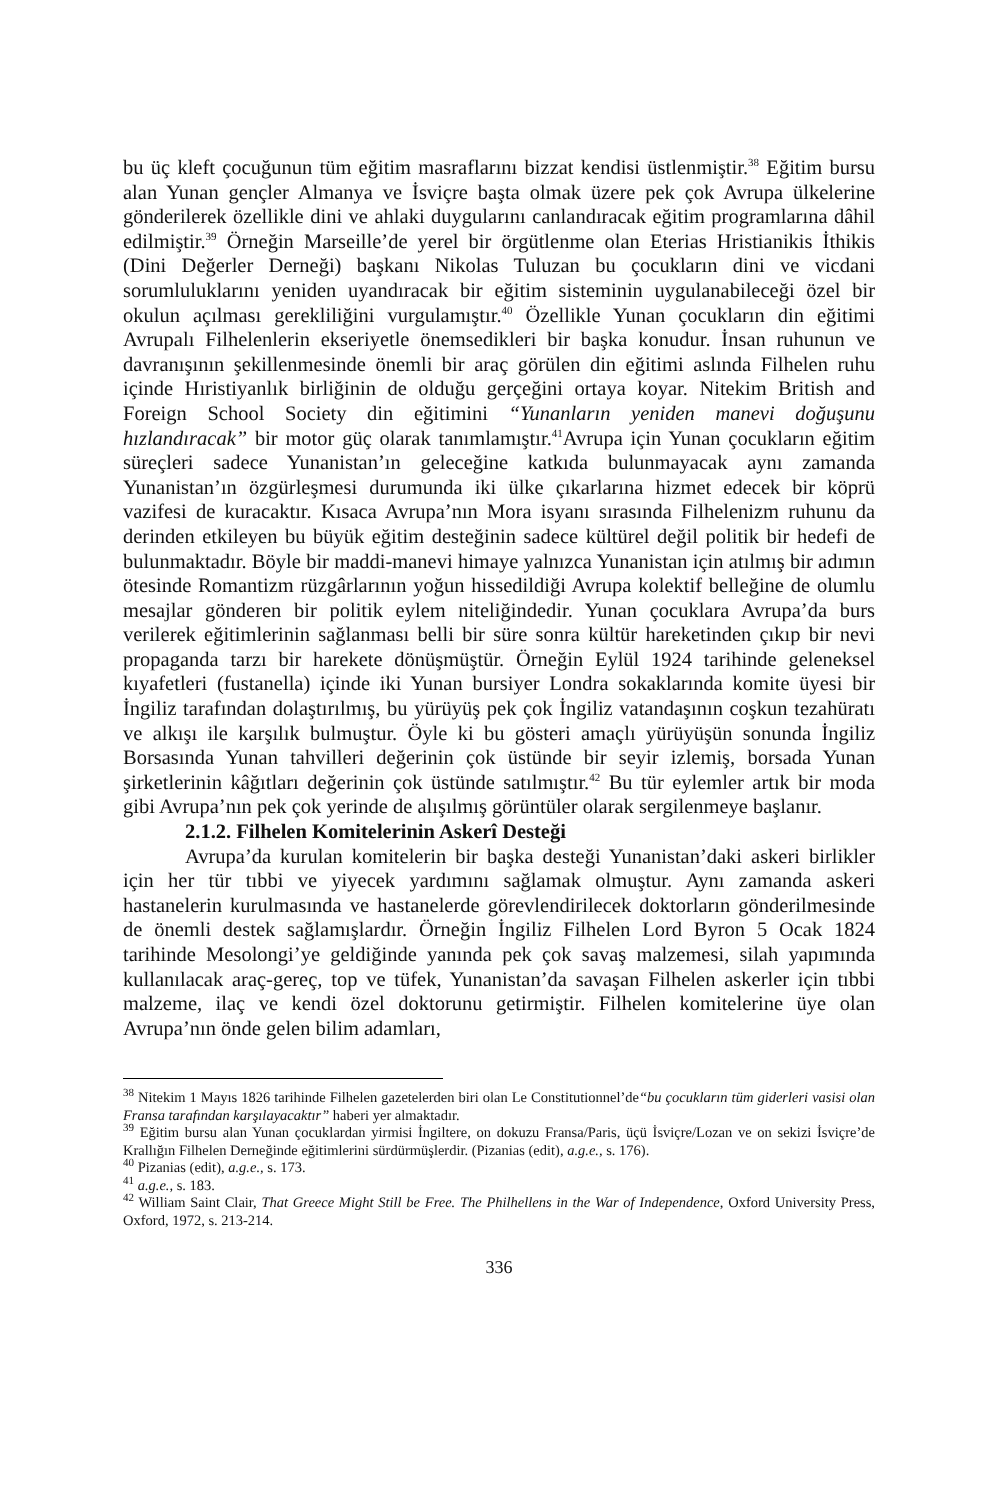bu üç kleft çocuğunun tüm eğitim masraflarını bizzat kendisi üstlenmiştir.<sup>38</sup> Eğitim bursu alan Yunan gençler Almanya ve İsviçre başta olmak üzere pek çok Avrupa ülkelerine gönderilerek özellikle dini ve ahlaki duygularını canlandıracak eğitim programlarına dâhil edilmiştir.<sup>39</sup> Örneğin Marseille’de yerel bir örgütlenme olan Eterias Hristianikis İthikis (Dini Değerler Derneği) başkanı Nikolas Tuluzan bu çocukların dini ve vicdani sorumluluklarını yeniden uyandıracak bir eğitim sisteminin uygulanabileceği özel bir okulun açılması gerekliliğini vurgulamıştır.<sup>40</sup> Özellikle Yunan çocukların din eğitimi Avrupalı Filhelenlerin ekseriyetle önemsedikleri bir başka konudur. İnsan ruhunun ve davranışının şekillenmesinde önemli bir araç görülen din eğitimi aslında Filhelen ruhu içinde Hıristiyanlık birliğinin de olduğu gerçeğini ortaya koyar. Nitekim British and Foreign School Society din eğitimini “Yunanların yeniden manevi doğuşunu hızlandıracak” bir motor güç olarak tanımlamıştır.<sup>41</sup>Avrupa için Yunan çocukların eğitim süreçleri sadece Yunanistan’ın geleceğine katkıda bulunmayacak aynı zamanda Yunanistan’ın özgürleşmesi durumunda iki ülke çıkarlarına hizmet edecek bir köprü vazifesi de kuracaktır. Kısaca Avrupa’nın Mora isyanı sırasında Filhelenizm ruhunu da derinden etkileyen bu büyük eğitim desteğinin sadece kültürel değil politik bir hedefi de bulunmaktadır. Böyle bir maddi-manevi himaye yalnızca Yunanistan için atılmış bir adımın ötesinde Romantizm rüzgârlarının yoğun hissedildiği Avrupa kolektif belleğine de olumlu mesajlar gönderen bir politik eylem niteliğindedir. Yunan çocuklara Avrupa’da burs verilerek eğitimlerinin sağlanması belli bir süre sonra kültür hareketinden çıkıp bir nevi propaganda tarzı bir harekete dönüşmüştür. Örneğin Eylül 1924 tarihinde geleneksel kıyafetleri (fustanella) içinde iki Yunan bursiyer Londra sokaklarında komite üyesi bir İngiliz tarafından dolaştırılmış, bu yürüyüş pek çok İngiliz vatandaşının coşkun tezahüratı ve alkışı ile karşılık bulmuştur. Öyle ki bu gösteri amaçlı yürüyüşün sonunda İngiliz Borsasında Yunan tahvilleri değerinin çok üstünde bir seyir izlemiş, borsada Yunan şirketlerinin kâğıtları değerinin çok üstünde satılmıştır.<sup>42</sup> Bu tür eylemler artık bir moda gibi Avrupa’nın pek çok yerinde de alışılmış görüntüler olarak sergilenmeye başlanır.
2.1.2. Filhelen Komitelerinin Askerî Desteği
Avrupa’da kurulan komitelerin bir başka desteği Yunanistan’daki askeri birlikler için her tür tıbbi ve yiyecek yardımını sağlamak olmuştur. Aynı zamanda askeri hastanelerin kurulmasında ve hastanelerde görevlendirilecek doktorların gönderilmesinde de önemli destek sağlamışlardır. Örneğin İngiliz Filhelen Lord Byron 5 Ocak 1824 tarihinde Mesolongi’ye geldiğinde yanında pek çok savaş malzemesi, silah yapımında kullanılacak araç-gereç, top ve tüfek, Yunanistan’da savaşan Filhelen askerler için tıbbi malzeme, ilaç ve kendi özel doktorunu getirmiştir. Filhelen komitelerine üye olan Avrupa’nın önde gelen bilim adamları,
<sup>38</sup> Nitekim 1 Mayıs 1826 tarihinde Filhelen gazetelerden biri olan Le Constitutionnel’de“bu çocukların tüm giderleri vasisi olan Fransa tarafından karşılayacaktır” haberi yer almaktadır.
<sup>39</sup> Eğitim bursu alan Yunan çocuklardan yirmisi İngiltere, on dokuzu Fransa/Paris, üçü İsviçre/Lozan ve on sekizi İsviçre’de Krallığın Filhelen Derneğinde eğitimlerini sürdürmüşlerdir. (Pizanias (edit), a.g.e., s. 176).
<sup>40</sup> Pizanias (edit), a.g.e., s. 173.
<sup>41</sup> a.g.e., s. 183.
<sup>42</sup> William Saint Clair, That Greece Might Still be Free. The Philhellens in the War of Independence, Oxford University Press, Oxford, 1972, s. 213-214.
336